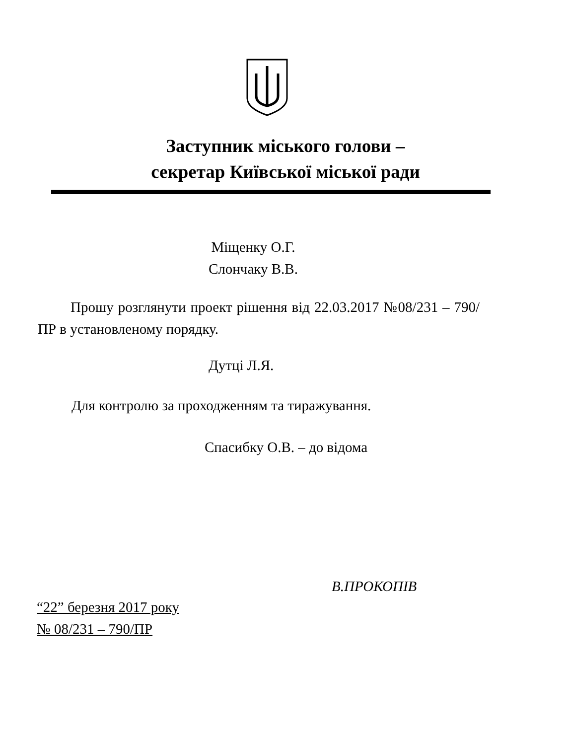Заступник міського голови –
секретар Київської міської ради
Міщенку О.Г.
Слончаку В.В.
Прошу розглянути проект рішення від 22.03.2017 №08/231 – 790/ПР в установленому порядку.
Дутці Л.Я.
Для контролю за проходженням та тиражування.
Спасибку О.В. – до відома
В.ПРОКОПІВ
“22” березня 2017 року
№ 08/231 – 790/ПР